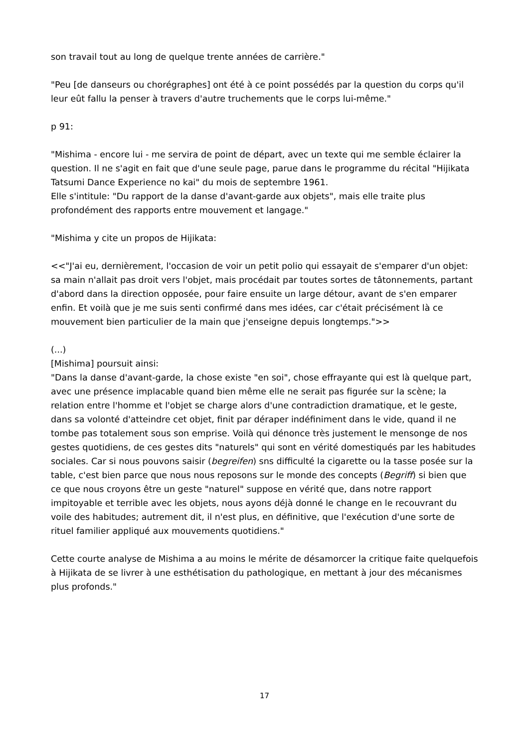son travail tout au long de quelque trente années de carrière."
"Peu [de danseurs ou chorégraphes] ont été à ce point possédés par la question du corps qu'il leur eût fallu la penser à travers d'autre truchements que le corps lui-même."
p 91:
"Mishima - encore lui - me servira de point de départ, avec un texte qui me semble éclairer la question. Il ne s'agit en fait que d'une seule page, parue dans le programme du récital "Hijikata Tatsumi Dance Experience no kai" du mois de septembre 1961.
Elle s'intitule: "Du rapport de la danse d'avant-garde aux objets", mais elle traite plus profondément des rapports entre mouvement et langage."
"Mishima y cite un propos de Hijikata:
<<"J'ai eu, dernièrement, l'occasion de voir un petit polio qui essayait de s'emparer d'un objet: sa main n'allait pas droit vers l'objet, mais procédait par toutes sortes de tâtonnements, partant d'abord dans la direction opposée, pour faire ensuite un large détour, avant de s'en emparer enfin. Et voilà que je me suis senti confirmé dans mes idées, car c'était précisément là ce mouvement bien particulier de la main que j'enseigne depuis longtemps.">>
(...)
[Mishima] poursuit ainsi:
"Dans la danse d'avant-garde, la chose existe "en soi", chose effrayante qui est là quelque part, avec une présence implacable quand bien même elle ne serait pas figurée sur la scène; la relation entre l'homme et l'objet se charge alors d'une contradiction dramatique, et le geste, dans sa volonté d'atteindre cet objet, finit par déraper indéfiniment dans le vide, quand il ne tombe pas totalement sous son emprise. Voilà qui dénonce très justement le mensonge de nos gestes quotidiens, de ces gestes dits "naturels" qui sont en vérité domestiqués par les habitudes sociales. Car si nous pouvons saisir (begreifen) sns difficulté la cigarette ou la tasse posée sur la table, c'est bien parce que nous nous reposons sur le monde des concepts (Begriff) si bien que ce que nous croyons être un geste "naturel" suppose en vérité que, dans notre rapport impitoyable et terrible avec les objets, nous ayons déjà donné le change en le recouvrant du voile des habitudes; autrement dit, il n'est plus, en définitive, que l'exécution d'une sorte de rituel familier appliqué aux mouvements quotidiens."
Cette courte analyse de Mishima a au moins le mérite de désamorcer la critique faite quelquefois à Hijikata de se livrer à une esthétisation du pathologique, en mettant à jour des mécanismes plus profonds."
17